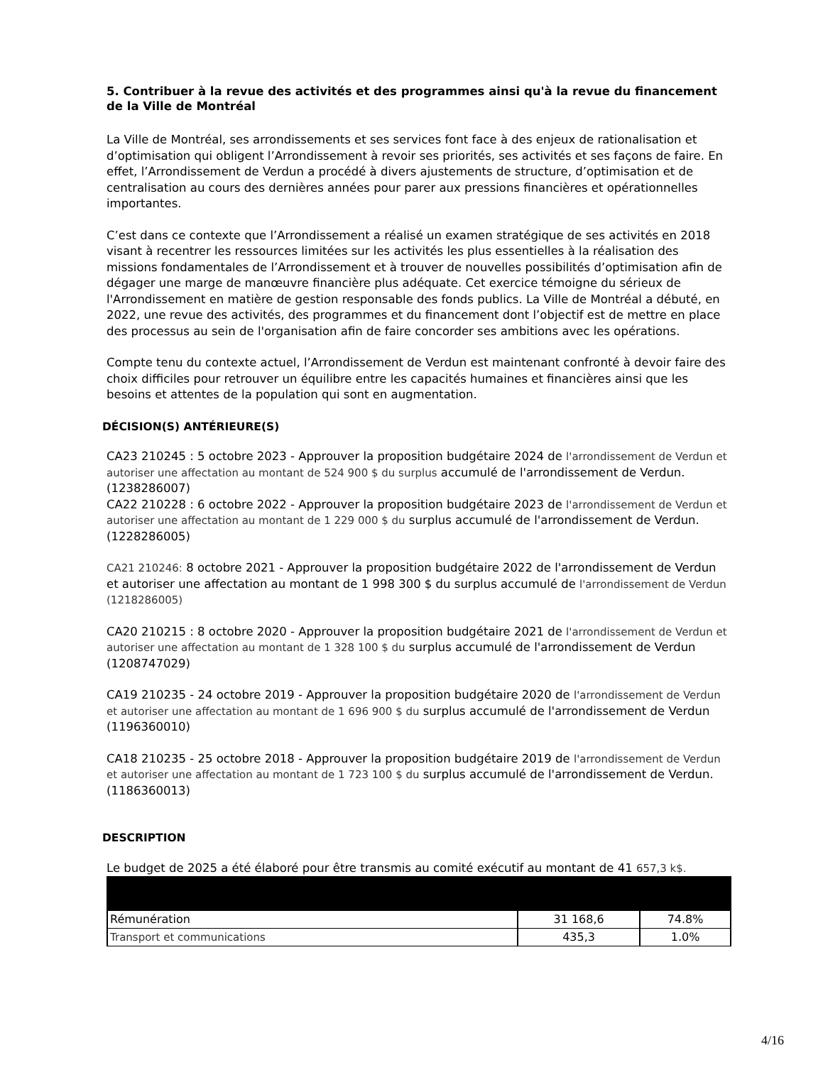5. Contribuer à la revue des activités et des programmes ainsi qu'à la revue du financement de la Ville de Montréal
La Ville de Montréal, ses arrondissements et ses services font face à des enjeux de rationalisation et d’optimisation qui obligent l’Arrondissement à revoir ses priorités, ses activités et ses façons de faire. En effet, l’Arrondissement de Verdun a procédé à divers ajustements de structure, d’optimisation et de centralisation au cours des dernières années pour parer aux pressions financières et opérationnelles importantes.
C’est dans ce contexte que l’Arrondissement a réalisé un examen stratégique de ses activités en 2018 visant à recentrer les ressources limitées sur les activités les plus essentielles à la réalisation des missions fondamentales de l’Arrondissement et à trouver de nouvelles possibilités d’optimisation afin de dégager une marge de manœuvre financière plus adéquate. Cet exercice témoigne du sérieux de l'Arrondissement en matière de gestion responsable des fonds publics. La Ville de Montréal a débuté, en 2022, une revue des activités, des programmes et du financement dont l’objectif est de mettre en place des processus au sein de l'organisation afin de faire concorder ses ambitions avec les opérations.
Compte tenu du contexte actuel, l’Arrondissement de Verdun est maintenant confronté à devoir faire des choix difficiles pour retrouver un équilibre entre les capacités humaines et financières ainsi que les besoins et attentes de la population qui sont en augmentation.
DÉCISION(S) ANTÉRIEURE(S)
CA23 210245 : 5 octobre 2023 - Approuver la proposition budgétaire 2024 de l'arrondissement de Verdun et autoriser une affectation au montant de 524 900 $ du surplus accumulé de l'arrondissement de Verdun. (1238286007)
CA22 210228 : 6 octobre 2022 - Approuver la proposition budgétaire 2023 de l'arrondissement de Verdun et autoriser une affectation au montant de 1 229 000 $ du surplus accumulé de l'arrondissement de Verdun. (1228286005)
CA21 210246: 8 octobre 2021 - Approuver la proposition budgétaire 2022 de l'arrondissement de Verdun et autoriser une affectation au montant de 1 998 300 $ du surplus accumulé de l'arrondissement de Verdun (1218286005)
CA20 210215 : 8 octobre 2020 - Approuver la proposition budgétaire 2021 de l'arrondissement de Verdun et autoriser une affectation au montant de 1 328 100 $ du surplus accumulé de l'arrondissement de Verdun (1208747029)
CA19 210235 - 24 octobre 2019 - Approuver la proposition budgétaire 2020 de l'arrondissement de Verdun et autoriser une affectation au montant de 1 696 900 $ du surplus accumulé de l'arrondissement de Verdun (1196360010)
CA18 210235 - 25 octobre 2018 - Approuver la proposition budgétaire 2019 de l'arrondissement de Verdun et autoriser une affectation au montant de 1 723 100 $ du surplus accumulé de l'arrondissement de Verdun. (1186360013)
DESCRIPTION
Le budget de 2025 a été élaboré pour être transmis au comité exécutif au montant de 41 657,3 k$.
| Rémunération | 31 168,6 | 74.8% |
| Transport et communications | 435,3 | 1.0% |
4/16